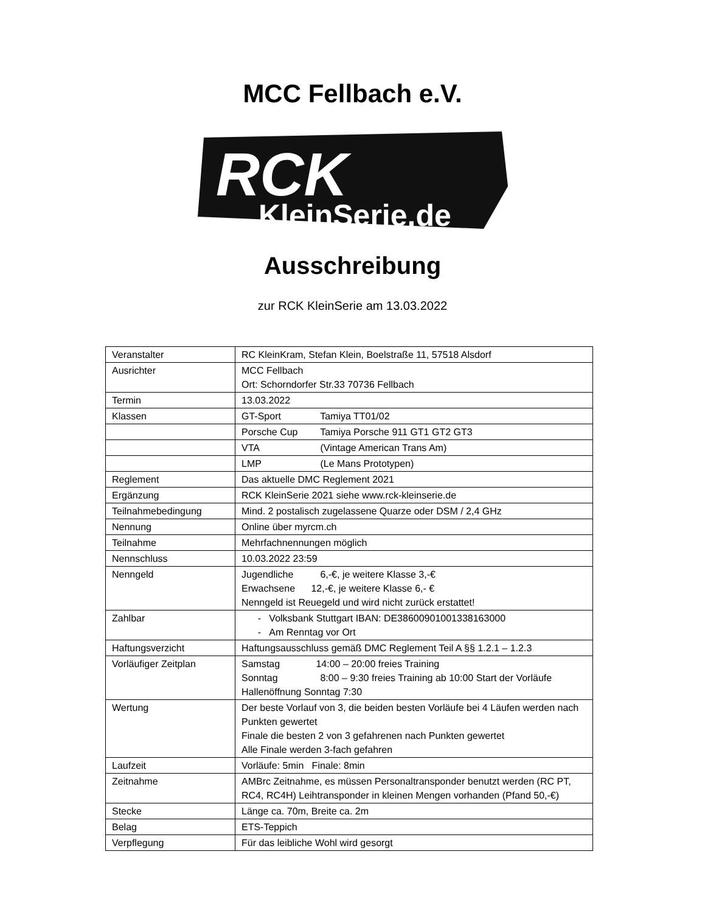MCC Fellbach e.V.
RCK
KleinSerie.de
Ausschreibung
zur RCK KleinSerie am 13.03.2022
| Veranstalter | RC KleinKram, Stefan Klein, Boelstraße 11, 57518 Alsdorf |
| Ausrichter | MCC Fellbach Ort: Schorndorfer Str.33 70736 Fellbach |
| Termin | 13.03.2022 |
| Klassen | GT-Sport Tamiya TT01/02 |
| | Porsche Cup Tamiya Porsche 911 GT1 GT2 GT3 |
| | VTA (Vintage American Trans Am) |
| | LMP (Le Mans Prototypen) |
| Reglement | Das aktuelle DMC Reglement 2021 |
| Ergänzung | RCK KleinSerie 2021 siehe www.rck-kleinserie.de |
| Teilnahmebedingung | Mind. 2 postalisch zugelassene Quarze oder DSM / 2,4 GHz |
| Nennung | Online über myrcm.ch |
| Teilnahme | Mehrfachnennungen möglich |
| Nennschluss | 10.03.2022 23:59 |
| Nenngeld | Jugendliche 6,-€, je weitere Klasse 3,-€ Erwachsene 12,-€, je weitere Klasse 6,- € Nenngeld ist Reuegeld und wird nicht zurück erstattet! |
| Zahlbar | - Volksbank Stuttgart IBAN: DE38600901001338163000 - Am Renntag vor Ort |
| Haftungsverzicht | Haftungsausschluss gemäß DMC Reglement Teil A §§ 1.2.1 – 1.2.3 |
| Vorläufiger Zeitplan | Samstag 14:00 – 20:00 freies Training Sonntag 8:00 – 9:30 freies Training ab 10:00 Start der Vorläufe Hallenöffnung Sonntag 7:30 |
| Wertung | Der beste Vorlauf von 3, die beiden besten Vorläufe bei 4 Läufen werden nach Punkten gewertet Finale die besten 2 von 3 gefahrenen nach Punkten gewertet Alle Finale werden 3-fach gefahren |
| Laufzeit | Vorläufe: 5min Finale: 8min |
| Zeitnahme | AMBrc Zeitnahme, es müssen Personaltransponder benutzt werden (RC PT, RC4, RC4H) Leihtransponder in kleinen Mengen vorhanden (Pfand 50,-€) |
| Stecke | Länge ca. 70m, Breite ca. 2m |
| Belag | ETS-Teppich |
| Verpflegung | Für das leibliche Wohl wird gesorgt |